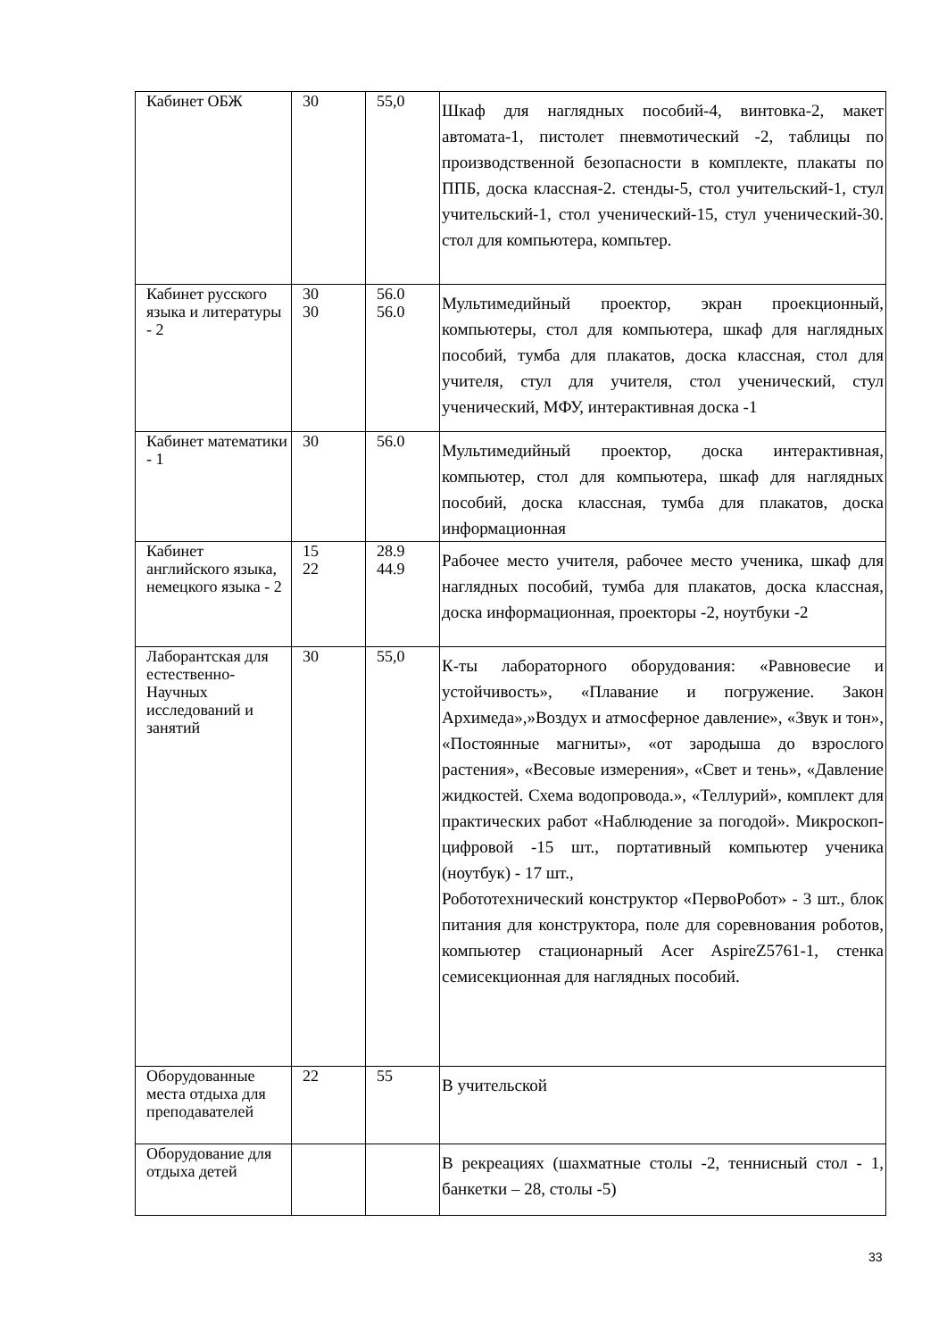| Кабинет ОБЖ | 30 | 55,0 | Шкаф для наглядных пособий-4, винтовка-2, макет автомата-1, пистолет пневмотический -2, таблицы по производственной безопасности в комплекте, плакаты по ППБ, доска классная-2. стенды-5, стол учительский-1, стул учительский-1, стол ученический-15, стул ученический-30. стол для компьютера, компьтер. |
| Кабинет русского языка и литературы - 2 | 30 30 | 56.0 56.0 | Мультимедийный проектор, экран проекционный, компьютеры, стол для компьютера, шкаф для наглядных пособий, тумба для плакатов, доска классная, стол для учителя, стул для учителя, стол ученический, стул ученический, МФУ, интерактивная доска -1 |
| Кабинет математики - 1 | 30 | 56.0 | Мультимедийный проектор, доска интерактивная, компьютер, стол для компьютера, шкаф для наглядных пособий, доска классная, тумба для плакатов, доска информационная |
| Кабинет английского языка, немецкого языка - 2 | 15 22 | 28.9 44.9 | Рабочее место учителя, рабочее место ученика, шкаф для наглядных пособий, тумба для плакатов, доска классная, доска информационная, проекторы -2, ноутбуки -2 |
| Лаборантская для естественно-Научных исследований и занятий | 30 | 55,0 | К-ты лабораторного оборудования: «Равновесие и устойчивость», «Плавание и погружение. Закон Архимеда»,»Воздух и атмосферное давление», «Звук и тон», «Постоянные магниты», «от зародыша до взрослого растения», «Весовые измерения», «Свет и тень», «Давление жидкостей. Схема водопровода.», «Теллурий», комплект для практических работ «Наблюдение за погодой». Микроскоп-цифровой -15 шт., портативный компьютер ученика (ноутбук) - 17 шт., Робототехнический конструктор «ПервоРобот» - 3 шт., блок питания для конструктора, поле для соревнования роботов, компьютер стационарный Acer AspireZ5761-1, стенка семисекционная для наглядных пособий. |
| Оборудованные места отдыха для преподавателей | 22 | 55 | В учительской |
| Оборудование для отдыха детей | | | В рекреациях (шахматные столы -2, теннисный стол - 1, банкетки – 28, столы -5) |
33